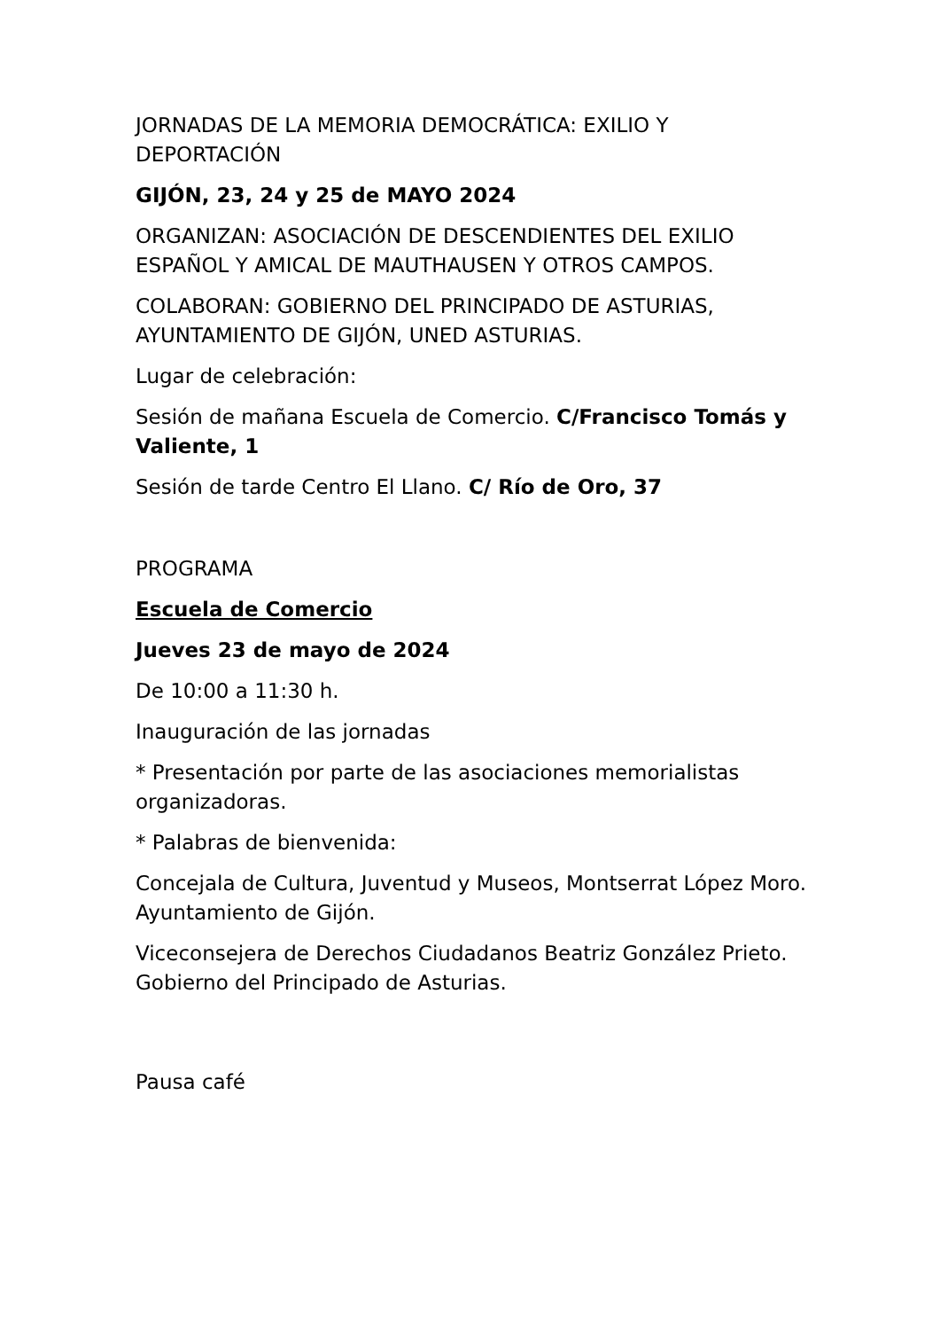JORNADAS DE LA MEMORIA DEMOCRÁTICA: EXILIO Y DEPORTACIÓN
GIJÓN, 23, 24 y 25 de MAYO 2024
ORGANIZAN: ASOCIACIÓN DE DESCENDIENTES DEL EXILIO ESPAÑOL Y AMICAL DE MAUTHAUSEN Y OTROS CAMPOS.
COLABORAN: GOBIERNO DEL PRINCIPADO DE ASTURIAS, AYUNTAMIENTO DE GIJÓN, UNED ASTURIAS.
Lugar de celebración:
Sesión de mañana Escuela de Comercio. C/Francisco Tomás y Valiente, 1
Sesión de tarde Centro El Llano. C/ Río de Oro, 37
PROGRAMA
Escuela de Comercio
Jueves 23 de mayo de 2024
De 10:00 a 11:30 h.
Inauguración de las jornadas
* Presentación por parte de las asociaciones memorialistas organizadoras.
* Palabras de bienvenida:
Concejala de Cultura, Juventud y Museos, Montserrat López Moro. Ayuntamiento de Gijón.
Viceconsejera de Derechos Ciudadanos Beatriz González Prieto. Gobierno del Principado de Asturias.
Pausa café